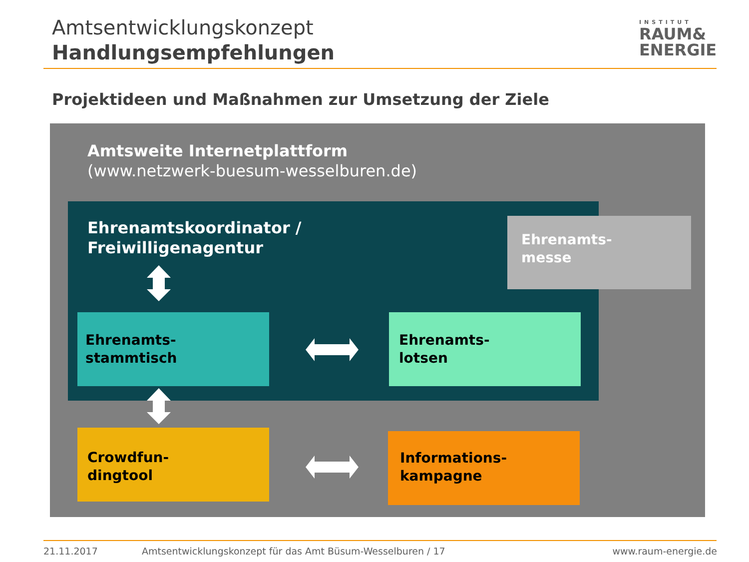Amtsentwicklungskonzept
Handlungsempfehlungen
INSTITUT
RAUM&
ENERGIE
Projektideen und Maßnahmen zur Umsetzung der Ziele
Amtsweite Internetplattform
(www.netzwerk-buesum-wesselburen.de)
Ehrenamtskoordinator /
Freiwilligenagentur
Ehrenamts-
messe
Ehrenamts-
stammtisch
Ehrenamts-
lotsen
Crowdfun-
dingtool
Informations-
kampagne
21.11.2017
Amtsentwicklungskonzept für das Amt Büsum-Wesselburen / 17
www.raum-energie.de